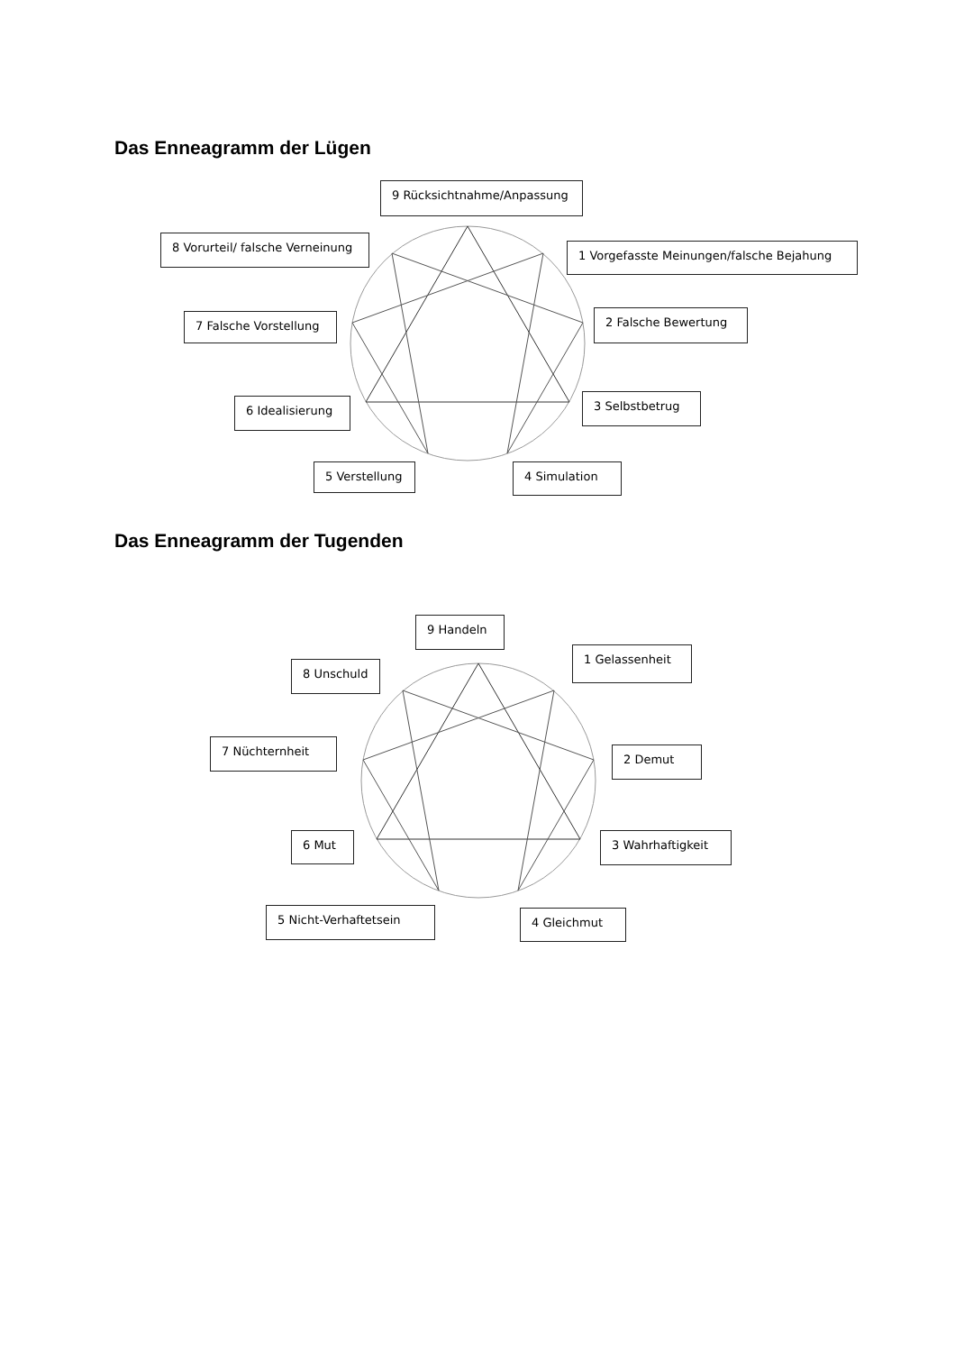Das Enneagramm der Lügen
9 Rücksichtnahme/Anpassung
8 Vorurteil/ falsche Verneinung
1 Vorgefasste Meinungen/falsche Bejahung
7 Falsche Vorstellung
2 Falsche Bewertung
6 Idealisierung
3 Selbstbetrug
5 Verstellung
4 Simulation
Das Enneagramm der Tugenden
9 Handeln
8 Unschuld
1 Gelassenheit
7 Nüchternheit
2 Demut
6 Mut
3 Wahrhaftigkeit
5 Nicht-Verhaftetsein
4 Gleichmut